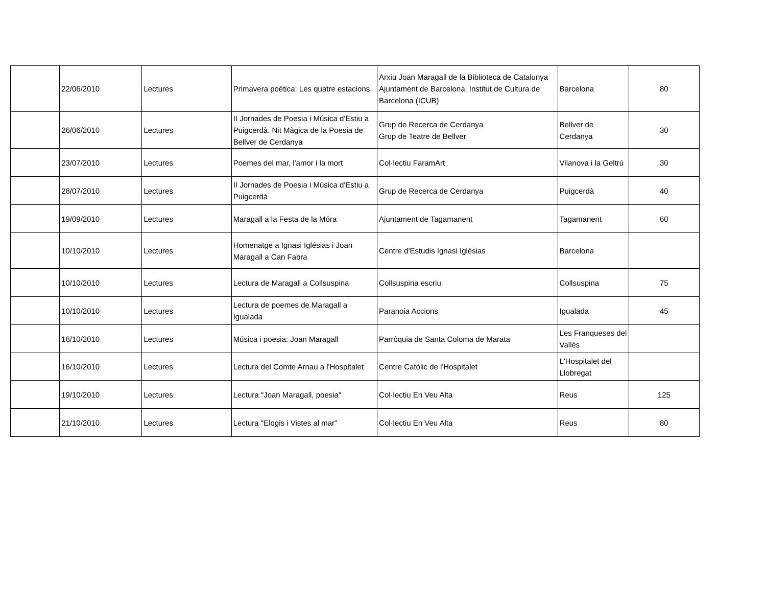| | 22/06/2010 | Lectures | Primavera poètica: Les quatre estacions | Arxiu Joan Maragall de la Biblioteca de Catalunya Ajuntament de Barcelona. Institut de Cultura de Barcelona (ICUB) | Barcelona | 80 |
| | 26/06/2010 | Lectures | II Jornades de Poesia i Música d'Estiu a Puigcerdà. Nit Màgica de la Poesia de Bellver de Cerdanya | Grup de Recerca de Cerdanya Grup de Teatre de Bellver | Bellver de Cerdanya | 30 |
| | 23/07/2010 | Lectures | Poemes del mar, l'amor i la mort | Col·lectiu FaramArt | Vilanova i la Geltrú | 30 |
| | 28/07/2010 | Lectures | II Jornades de Poesia i Música d'Estiu a Puigcerdà | Grup de Recerca de Cerdanya | Puigcerdà | 40 |
| | 19/09/2010 | Lectures | Maragall a la Festa de la Móra | Ajuntament de Tagamanent | Tagamanent | 60 |
| | 10/10/2010 | Lectures | Homenatge a Ignasi Iglésias i Joan Maragall a Can Fabra | Centre d'Estudis Ignasi Iglésias | Barcelona | |
| | 10/10/2010 | Lectures | Lectura de Maragall a Collsuspina | Collsuspina escriu | Collsuspina | 75 |
| | 10/10/2010 | Lectures | Lectura de poemes de Maragall a Igualada | Paranoia Accions | Igualada | 45 |
| | 16/10/2010 | Lectures | Música i poesia: Joan Maragall | Parròquia de Santa Coloma de Marata | Les Franqueses del Vallès | |
| | 16/10/2010 | Lectures | Lectura del Comte Arnau a l'Hospitalet | Centre Catòlic de l'Hospitalet | L'Hospitalet del Llobregat | |
| | 19/10/2010 | Lectures | Lectura "Joan Maragall, poesia" | Col·lectiu En Veu Alta | Reus | 125 |
| | 21/10/2010 | Lectures | Lectura "Elogis i Vistes al mar" | Col·lectiu En Veu Alta | Reus | 80 |